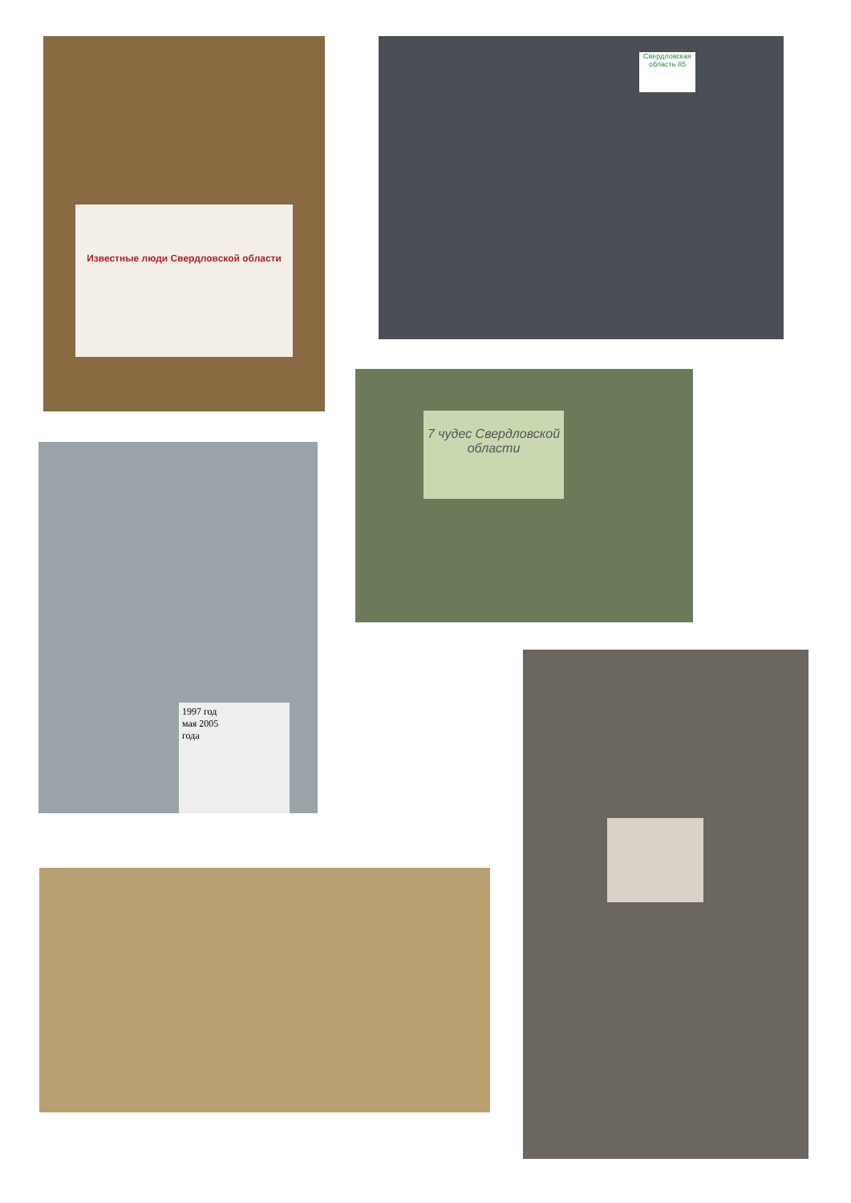Известные люди Свердловской области Свердловская область 85
7 чудес Свердловской области
1997 год
мая 2005
года